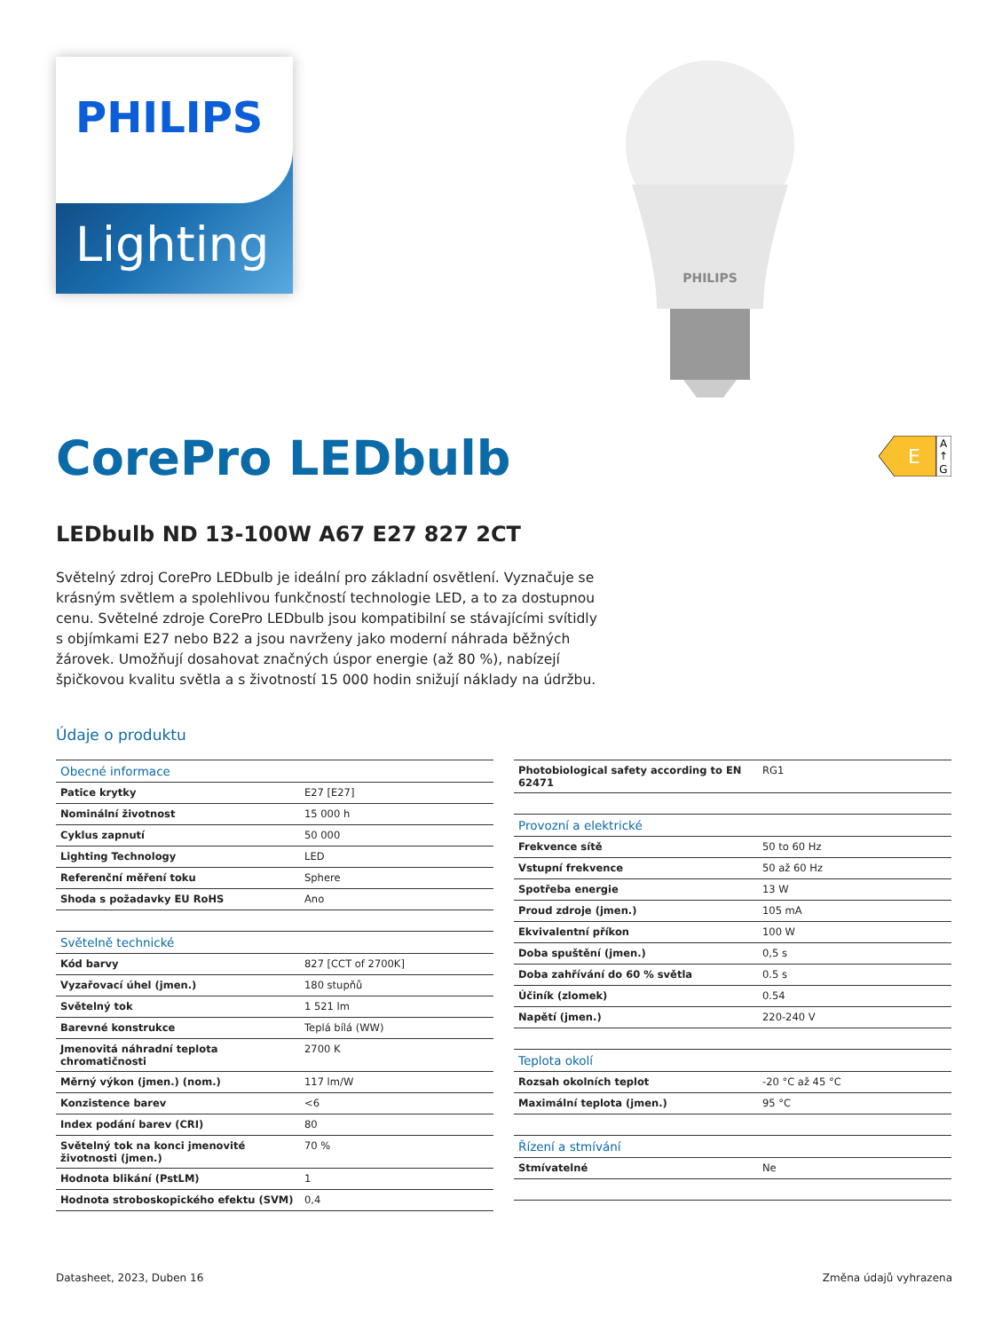Lighting
PHILIPS
PHILIPS
E
A
↑
G
CorePro LEDbulb
LEDbulb ND 13-100W A67 E27 827 2CT
Světelný zdroj CorePro LEDbulb je ideální pro základní osvětlení. Vyznačuje se krásným světlem a spolehlivou funkčností technologie LED, a to za dostupnou cenu. Světelné zdroje CorePro LEDbulb jsou kompatibilní se stávajícími svítidly s objímkami E27 nebo B22 a jsou navrženy jako moderní náhrada běžných žárovek. Umožňují dosahovat značných úspor energie (až 80 %), nabízejí špičkovou kvalitu světla a s životností 15 000 hodin snižují náklady na údržbu.
Údaje o produktu
| Obecné informace | |
| Patice krytky | E27 [E27] |
| Nominální životnost | 15 000 h |
| Cyklus zapnutí | 50 000 |
| Lighting Technology | LED |
| Referenční měření toku | Sphere |
| Shoda s požadavky EU RoHS | Ano |
| Světelně technické | |
| Kód barvy | 827 [CCT of 2700K] |
| Vyzařovací úhel (jmen.) | 180 stupňů |
| Světelný tok | 1 521 lm |
| Barevné konstrukce | Teplá bílá (WW) |
| Jmenovitá náhradní teplota chromatičnosti | 2700 K |
| Měrný výkon (jmen.) (nom.) | 117 lm/W |
| Konzistence barev | <6 |
| Index podání barev (CRI) | 80 |
| Světelný tok na konci jmenovité životnosti (jmen.) | 70 % |
| Hodnota blikání (PstLM) | 1 |
| Hodnota stroboskopického efektu (SVM) | 0,4 |
| Photobiological safety according to EN 62471 | RG1 |
| Provozní a elektrické | |
| Frekvence sítě | 50 to 60 Hz |
| Vstupní frekvence | 50 až 60 Hz |
| Spotřeba energie | 13 W |
| Proud zdroje (jmen.) | 105 mA |
| Ekvivalentní příkon | 100 W |
| Doba spuštění (jmen.) | 0,5 s |
| Doba zahřívání do 60 % světla | 0.5 s |
| Účiník (zlomek) | 0.54 |
| Napětí (jmen.) | 220-240 V |
| Teplota okolí | |
| Rozsah okolních teplot | -20 °C až 45 °C |
| Maximální teplota (jmen.) | 95 °C |
| Řízení a stmívání | |
| Stmívatelné | Ne |
Datasheet, 2023, Duben 16 Změna údajů vyhrazena